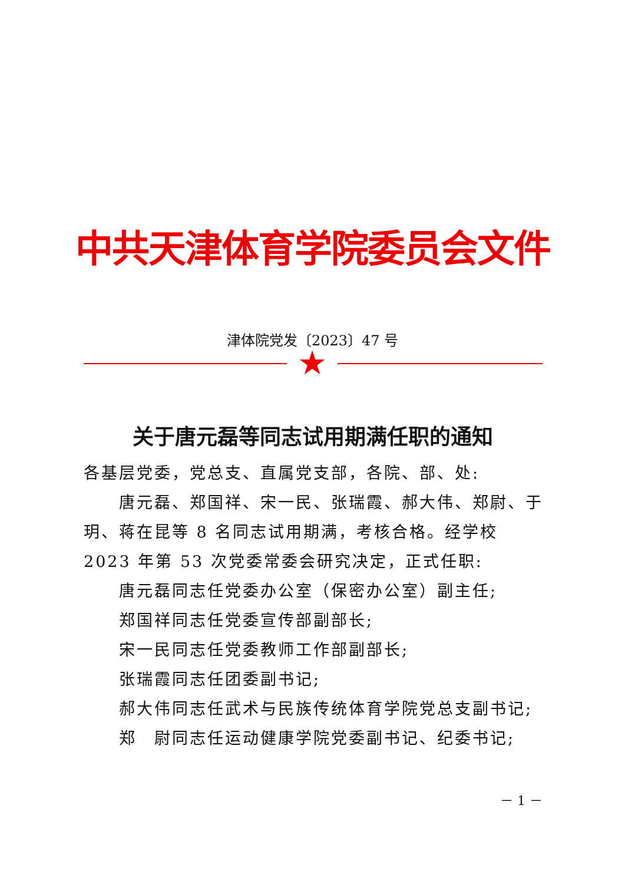中共天津体育学院委员会文件
津体院党发〔2023〕47 号
★
关于唐元磊等同志试用期满任职的通知
各基层党委，党总支、直属党支部，各院、部、处:
唐元磊、郑国祥、宋一民、张瑞霞、郝大伟、郑尉、于玥、蒋在昆等 8 名同志试用期满，考核合格。经学校 2023 年第 53 次党委常委会研究决定，正式任职:
唐元磊同志任党委办公室（保密办公室）副主任;
郑国祥同志任党委宣传部副部长;
宋一民同志任党委教师工作部副部长;
张瑞霞同志任团委副书记;
郝大伟同志任武术与民族传统体育学院党总支副书记;
郑　尉同志任运动健康学院党委副书记、纪委书记;
－ 1 －